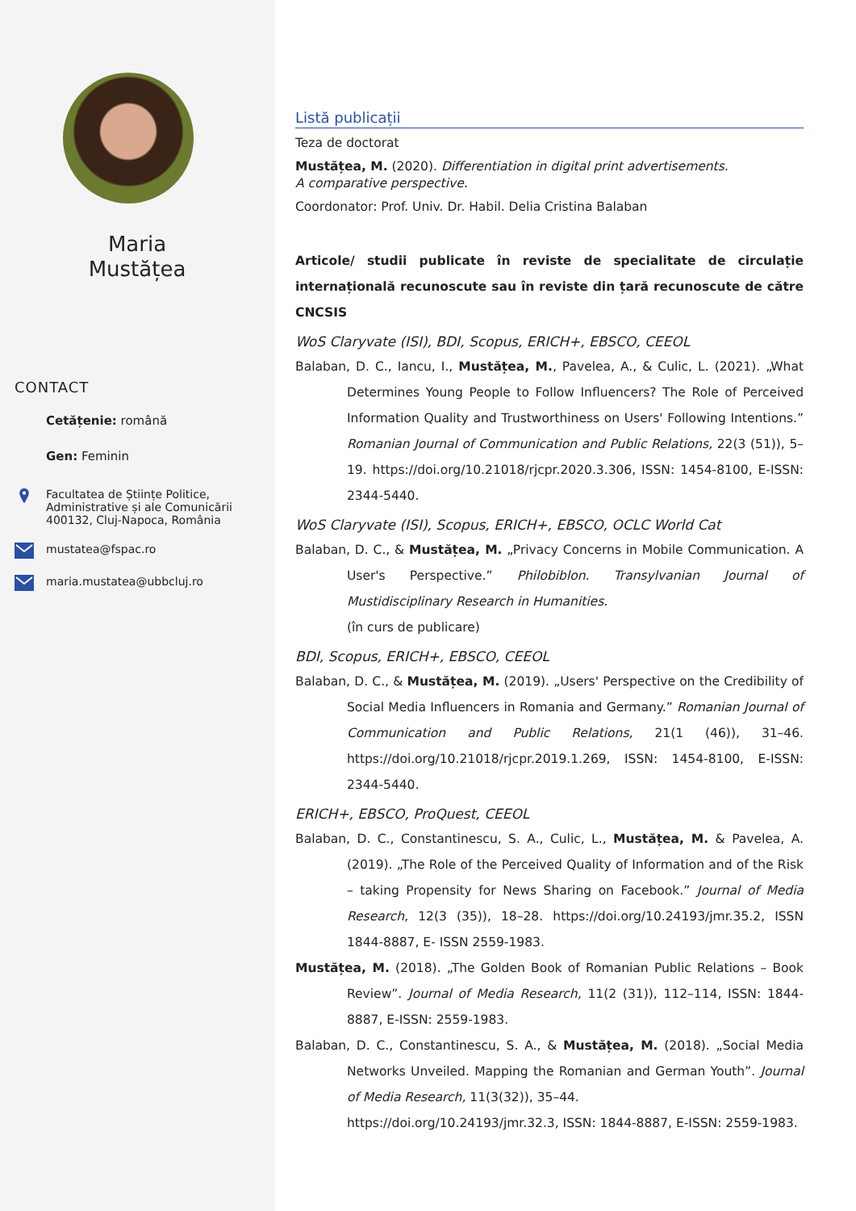Maria
Mustățea
CONTACT
Cetățenie: română
Gen: Feminin
Facultatea de Științe Politice,
Administrative și ale Comunicării
400132, Cluj-Napoca, România
mustatea@fspac.ro
maria.mustatea@ubbcluj.ro
Listă publicații
Teza de doctorat
Mustățea, M. (2020). Differentiation in digital print advertisements.
A comparative perspective.
Coordonator: Prof. Univ. Dr. Habil. Delia Cristina Balaban
Articole/ studii publicate în reviste de specialitate de circulație internațională recunoscute sau în reviste din țară recunoscute de către CNCSIS
WoS Claryvate (ISI), BDI, Scopus, ERICH+, EBSCO, CEEOL
Balaban, D. C., Iancu, I., Mustățea, M., Pavelea, A., & Culic, L. (2021). „What Determines Young People to Follow Influencers? The Role of Perceived Information Quality and Trustworthiness on Users' Following Intentions.” Romanian Journal of Communication and Public Relations, 22(3 (51)), 5–19. https://doi.org/10.21018/rjcpr.2020.3.306, ISSN: 1454-8100, E-ISSN: 2344-5440.
WoS Claryvate (ISI), Scopus, ERICH+, EBSCO, OCLC World Cat
Balaban, D. C., & Mustățea, M. „Privacy Concerns in Mobile Communication. A User's Perspective.” Philobiblon. Transylvanian Journal of Mustidisciplinary Research in Humanities.
(în curs de publicare)
BDI, Scopus, ERICH+, EBSCO, CEEOL
Balaban, D. C., & Mustățea, M. (2019). „Users' Perspective on the Credibility of Social Media Influencers in Romania and Germany.” Romanian Journal of Communication and Public Relations, 21(1 (46)), 31–46. https://doi.org/10.21018/rjcpr.2019.1.269, ISSN: 1454-8100, E-ISSN: 2344-5440.
ERICH+, EBSCO, ProQuest, CEEOL
Balaban, D. C., Constantinescu, S. A., Culic, L., Mustățea, M. & Pavelea, A. (2019). „The Role of the Perceived Quality of Information and of the Risk – taking Propensity for News Sharing on Facebook.” Journal of Media Research, 12(3 (35)), 18–28. https://doi.org/10.24193/jmr.35.2, ISSN 1844-8887, E- ISSN 2559-1983.
Mustățea, M. (2018). „The Golden Book of Romanian Public Relations – Book Review”. Journal of Media Research, 11(2 (31)), 112–114, ISSN: 1844-8887, E-ISSN: 2559-1983.
Balaban, D. C., Constantinescu, S. A., & Mustățea, M. (2018). „Social Media Networks Unveiled. Mapping the Romanian and German Youth”. Journal of Media Research, 11(3(32)), 35–44.
https://doi.org/10.24193/jmr.32.3, ISSN: 1844-8887, E-ISSN: 2559-1983.